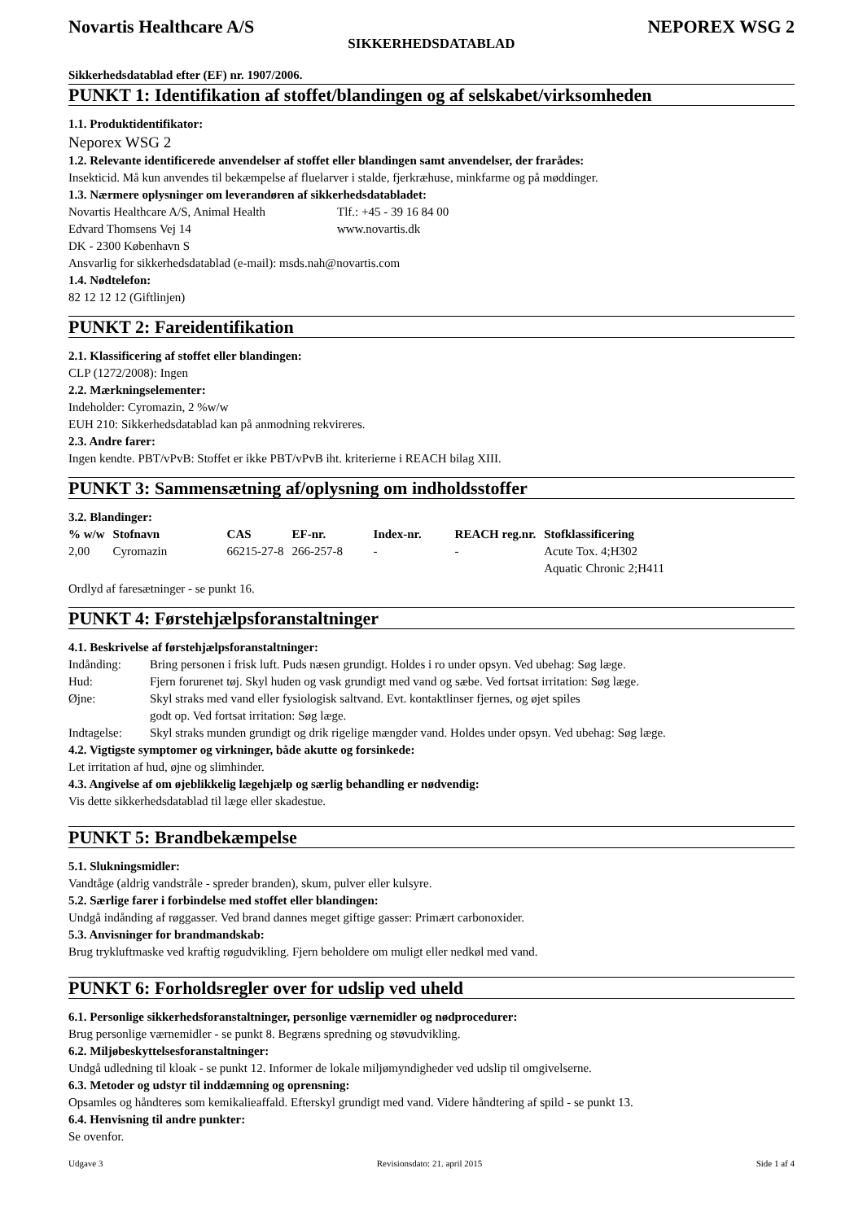Novartis Healthcare A/S NEPOREX WSG 2
SIKKERHEDSDATABLAD
Sikkerhedsdatablad efter (EF) nr. 1907/2006.
PUNKT 1: Identifikation af stoffet/blandingen og af selskabet/virksomheden
1.1. Produktidentifikator:
Neporex WSG 2
1.2. Relevante identificerede anvendelser af stoffet eller blandingen samt anvendelser, der frarådes:
Insekticid. Må kun anvendes til bekæmpelse af fluelarver i stalde, fjerkræhuse, minkfarme og på møddinger.
1.3. Nærmere oplysninger om leverandøren af sikkerhedsdatabladet:
| Novartis Healthcare A/S, Animal Health | Tlf.: +45 - 39 16 84 00 |
| Edvard Thomsens Vej 14 | www.novartis.dk |
| DK - 2300 København S | |
Ansvarlig for sikkerhedsdatablad (e-mail): msds.nah@novartis.com
1.4. Nødtelefon:
82 12 12 12 (Giftlinjen)
PUNKT 2: Fareidentifikation
2.1. Klassificering af stoffet eller blandingen:
CLP (1272/2008): Ingen
2.2. Mærkningselementer:
Indeholder: Cyromazin, 2 %w/w
EUH 210: Sikkerhedsdatablad kan på anmodning rekvireres.
2.3. Andre farer:
Ingen kendte. PBT/vPvB: Stoffet er ikke PBT/vPvB iht. kriterierne i REACH bilag XIII.
PUNKT 3: Sammensætning af/oplysning om indholdsstoffer
3.2. Blandinger:
| % w/w | Stofnavn | CAS | EF-nr. | Index-nr. | REACH reg.nr. | Stofklassificering |
| --- | --- | --- | --- | --- | --- | --- |
| 2,00 | Cyromazin | 66215-27-8 | 266-257-8 | - | - | Acute Tox. 4;H302 Aquatic Chronic 2;H411 |
Ordlyd af faresætninger - se punkt 16.
PUNKT 4: Førstehjælpsforanstaltninger
4.1. Beskrivelse af førstehjælpsforanstaltninger:
| Indånding: | Bring personen i frisk luft. Puds næsen grundigt. Holdes i ro under opsyn. Ved ubehag: Søg læge. |
| Hud: | Fjern forurenet tøj. Skyl huden og vask grundigt med vand og sæbe. Ved fortsat irritation: Søg læge. |
| Øjne: | Skyl straks med vand eller fysiologisk saltvand. Evt. kontaktlinser fjernes, og øjet spiles godt op. Ved fortsat irritation: Søg læge. |
| Indtagelse: | Skyl straks munden grundigt og drik rigelige mængder vand. Holdes under opsyn. Ved ubehag: Søg læge. |
4.2. Vigtigste symptomer og virkninger, både akutte og forsinkede:
Let irritation af hud, øjne og slimhinder.
4.3. Angivelse af om øjeblikkelig lægehjælp og særlig behandling er nødvendig:
Vis dette sikkerhedsdatablad til læge eller skadestue.
PUNKT 5: Brandbekæmpelse
5.1. Slukningsmidler:
Vandtåge (aldrig vandstråle - spreder branden), skum, pulver eller kulsyre.
5.2. Særlige farer i forbindelse med stoffet eller blandingen:
Undgå indånding af røggasser. Ved brand dannes meget giftige gasser: Primært carbonoxider.
5.3. Anvisninger for brandmandskab:
Brug trykluftmaske ved kraftig røgudvikling. Fjern beholdere om muligt eller nedkøl med vand.
PUNKT 6: Forholdsregler over for udslip ved uheld
6.1. Personlige sikkerhedsforanstaltninger, personlige værnemidler og nødprocedurer:
Brug personlige værnemidler - se punkt 8. Begræns spredning og støvudvikling.
6.2. Miljøbeskyttelsesforanstaltninger:
Undgå udledning til kloak - se punkt 12. Informer de lokale miljømyndigheder ved udslip til omgivelserne.
6.3. Metoder og udstyr til inddæmning og oprensning:
Opsamles og håndteres som kemikalieaffald. Efterskyl grundigt med vand. Videre håndtering af spild - se punkt 13.
6.4. Henvisning til andre punkter:
Se ovenfor.
Udgave 3 Revisionsdato: 21. april 2015 Side 1 af 4